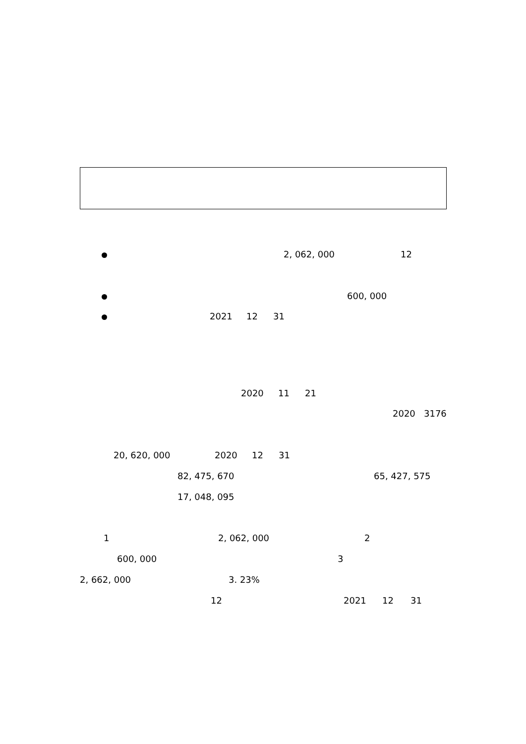2, 062, 000
12
600, 000
2021
12
31
2020
11
21
2020
3176
20, 620, 000
2020
12
31
82, 475, 670
65, 427, 575
17, 048, 095
1
2, 062, 000
2
600, 000
3
2, 662, 000
3. 23%
12
2021
12
31